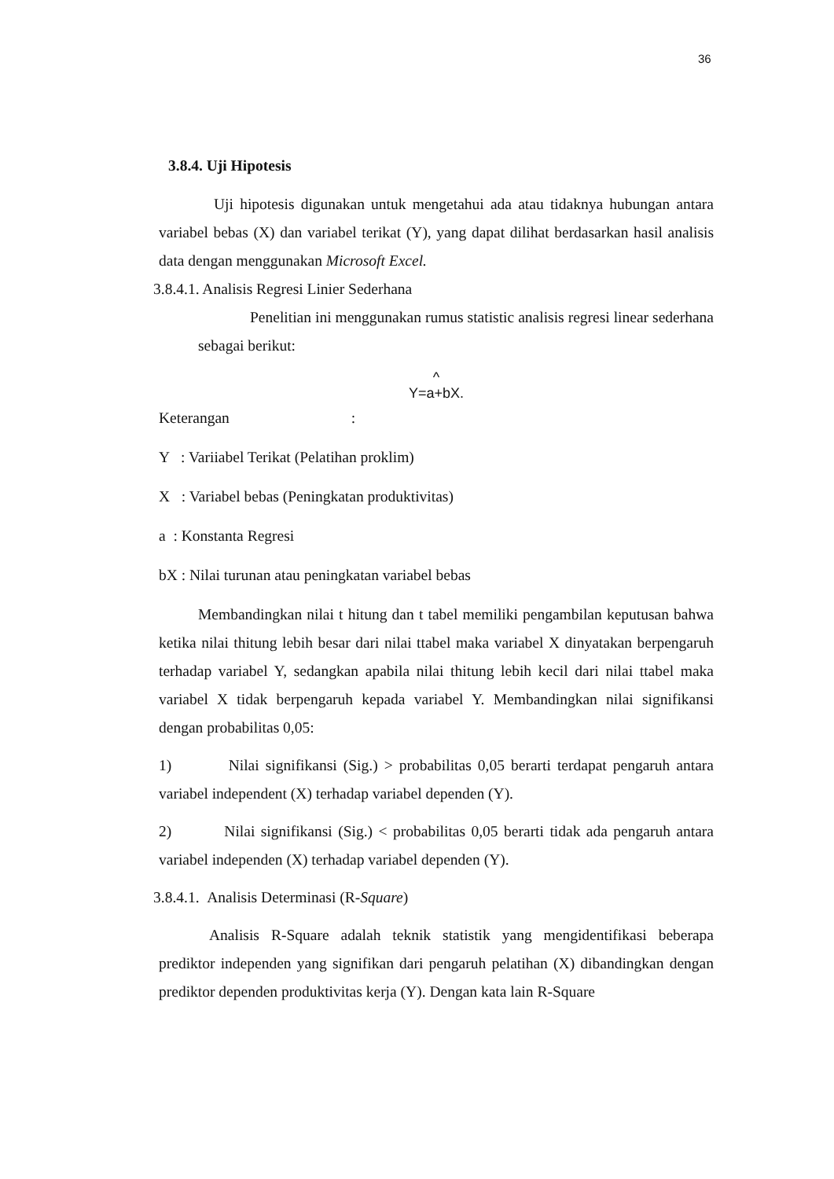36
3.8.4. Uji Hipotesis
Uji hipotesis digunakan untuk mengetahui ada atau tidaknya hubungan antara variabel bebas (X) dan variabel terikat (Y), yang dapat dilihat berdasarkan hasil analisis data dengan menggunakan Microsoft Excel.
3.8.4.1. Analisis Regresi Linier Sederhana
Penelitian ini menggunakan rumus statistic analisis regresi linear sederhana sebagai berikut:
^
Y=a+bX.
Keterangan :
Y : Variiabel Terikat (Pelatihan proklim)
X : Variabel bebas (Peningkatan produktivitas)
a : Konstanta Regresi
bX : Nilai turunan atau peningkatan variabel bebas
Membandingkan nilai t hitung dan t tabel memiliki pengambilan keputusan bahwa ketika nilai thitung lebih besar dari nilai ttabel maka variabel X dinyatakan berpengaruh terhadap variabel Y, sedangkan apabila nilai thitung lebih kecil dari nilai ttabel maka variabel X tidak berpengaruh kepada variabel Y. Membandingkan nilai signifikansi dengan probabilitas 0,05:
1) Nilai signifikansi (Sig.) > probabilitas 0,05 berarti terdapat pengaruh antara variabel independent (X) terhadap variabel dependen (Y).
2) Nilai signifikansi (Sig.) < probabilitas 0,05 berarti tidak ada pengaruh antara variabel independen (X) terhadap variabel dependen (Y).
3.8.4.1. Analisis Determinasi (R-Square)
Analisis R-Square adalah teknik statistik yang mengidentifikasi beberapa prediktor independen yang signifikan dari pengaruh pelatihan (X) dibandingkan dengan prediktor dependen produktivitas kerja (Y). Dengan kata lain R-Square